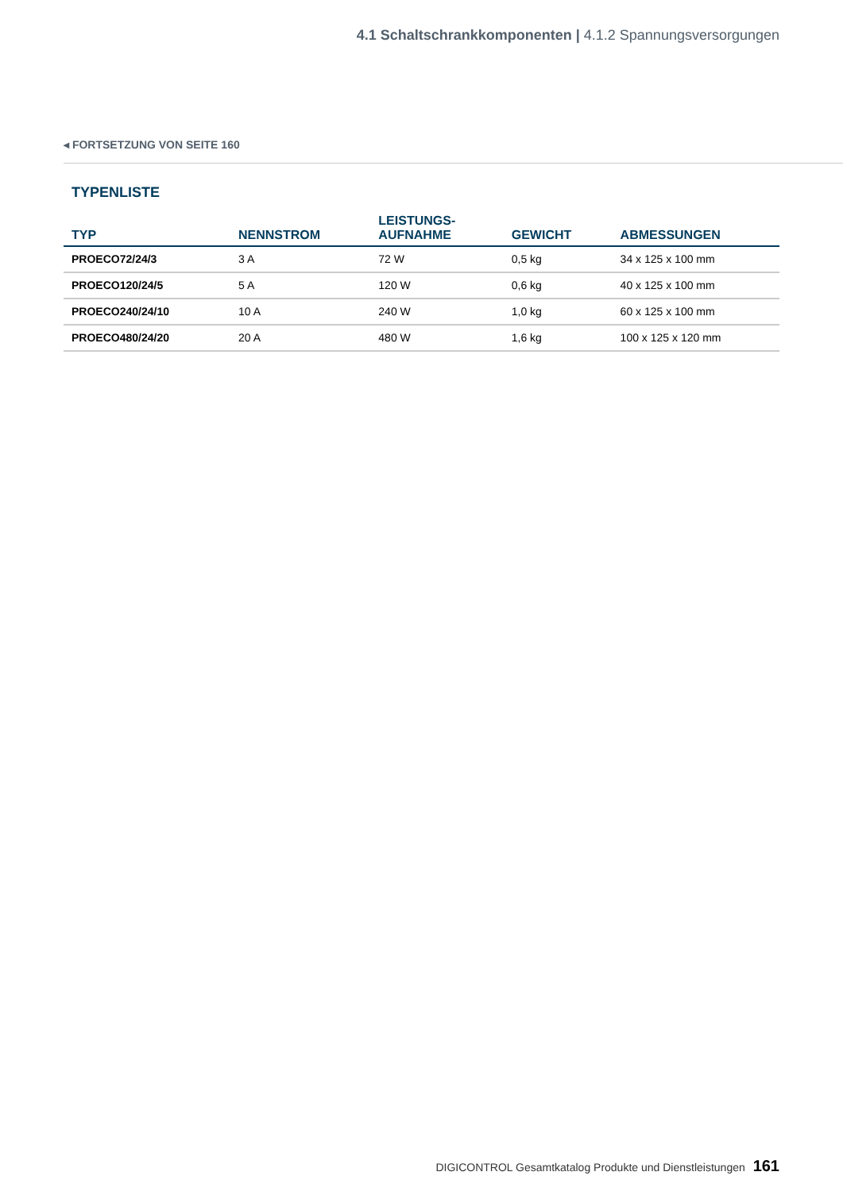4.1 Schaltschrankkomponenten | 4.1.2 Spannungsversorgungen
◂ FORTSETZUNG VON SEITE 160
TYPENLISTE
| TYP | NENNSTROM | LEISTUNGS- AUFNAHME | GEWICHT | ABMESSUNGEN |
| --- | --- | --- | --- | --- |
| PROECO72/24/3 | 3 A | 72 W | 0,5 kg | 34 x 125 x 100 mm |
| PROECO120/24/5 | 5 A | 120 W | 0,6 kg | 40 x 125 x 100 mm |
| PROECO240/24/10 | 10 A | 240 W | 1,0 kg | 60 x 125 x 100 mm |
| PROECO480/24/20 | 20 A | 480 W | 1,6 kg | 100 x 125 x 120 mm |
DIGICONTROL Gesamtkatalog Produkte und Dienstleistungen 161